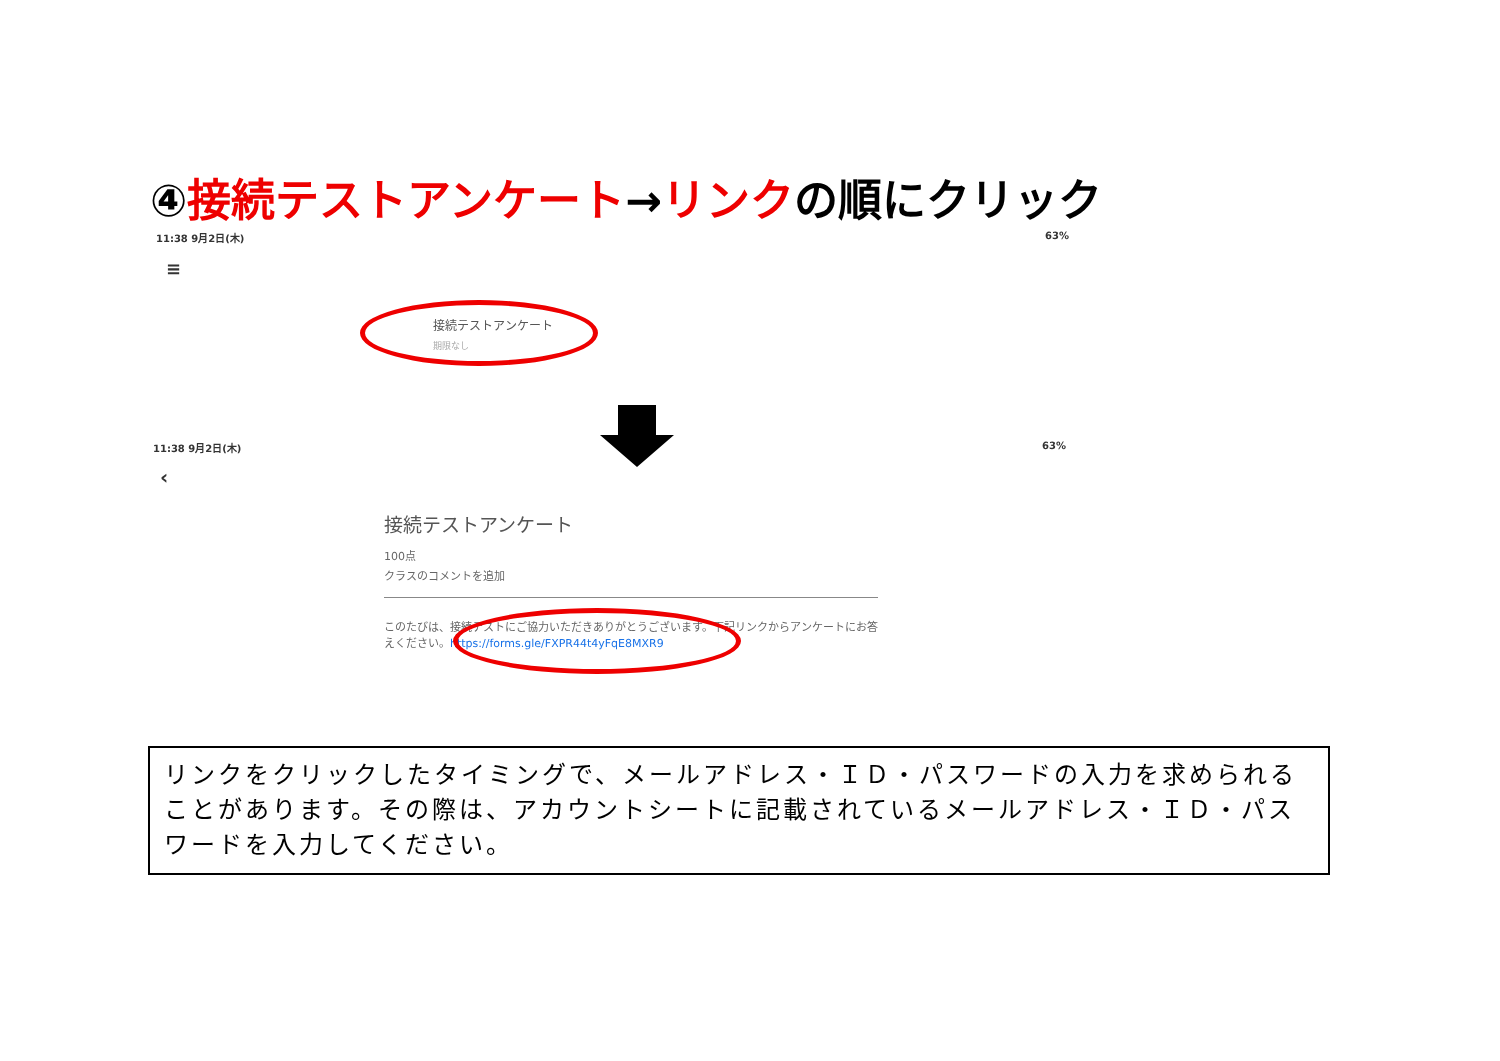④接続テストアンケート→リンクの順にクリック
11:38 9月2日(木) 63%
≡
接続テストアンケート
期限なし
11:38 9月2日(木) 63%
‹
接続テストアンケート
100点
クラスのコメントを追加
このたびは、接続テストにご協力いただきありがとうございます。下記リンクからアンケートにお答えください。https://forms.gle/FXPR44t4yFqE8MXR9
リンクをクリックしたタイミングで、メールアドレス・ＩＤ・パスワードの入力を求められることがあります。その際は、アカウントシートに記載されているメールアドレス・ＩＤ・パスワードを入力してください。